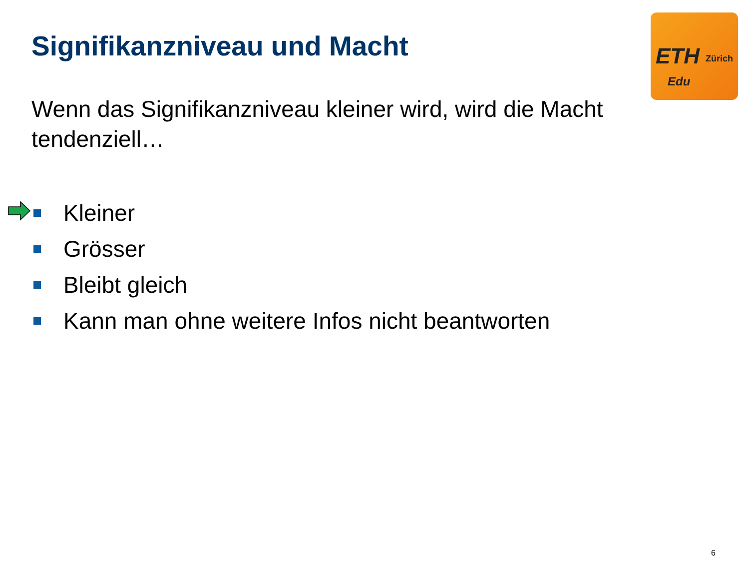Signifikanzniveau und Macht
ETH Zürich
Edu
Wenn das Signifikanzniveau kleiner wird, wird die Macht tendenziell…
Kleiner
Grösser
Bleibt gleich
Kann man ohne weitere Infos nicht beantworten
6